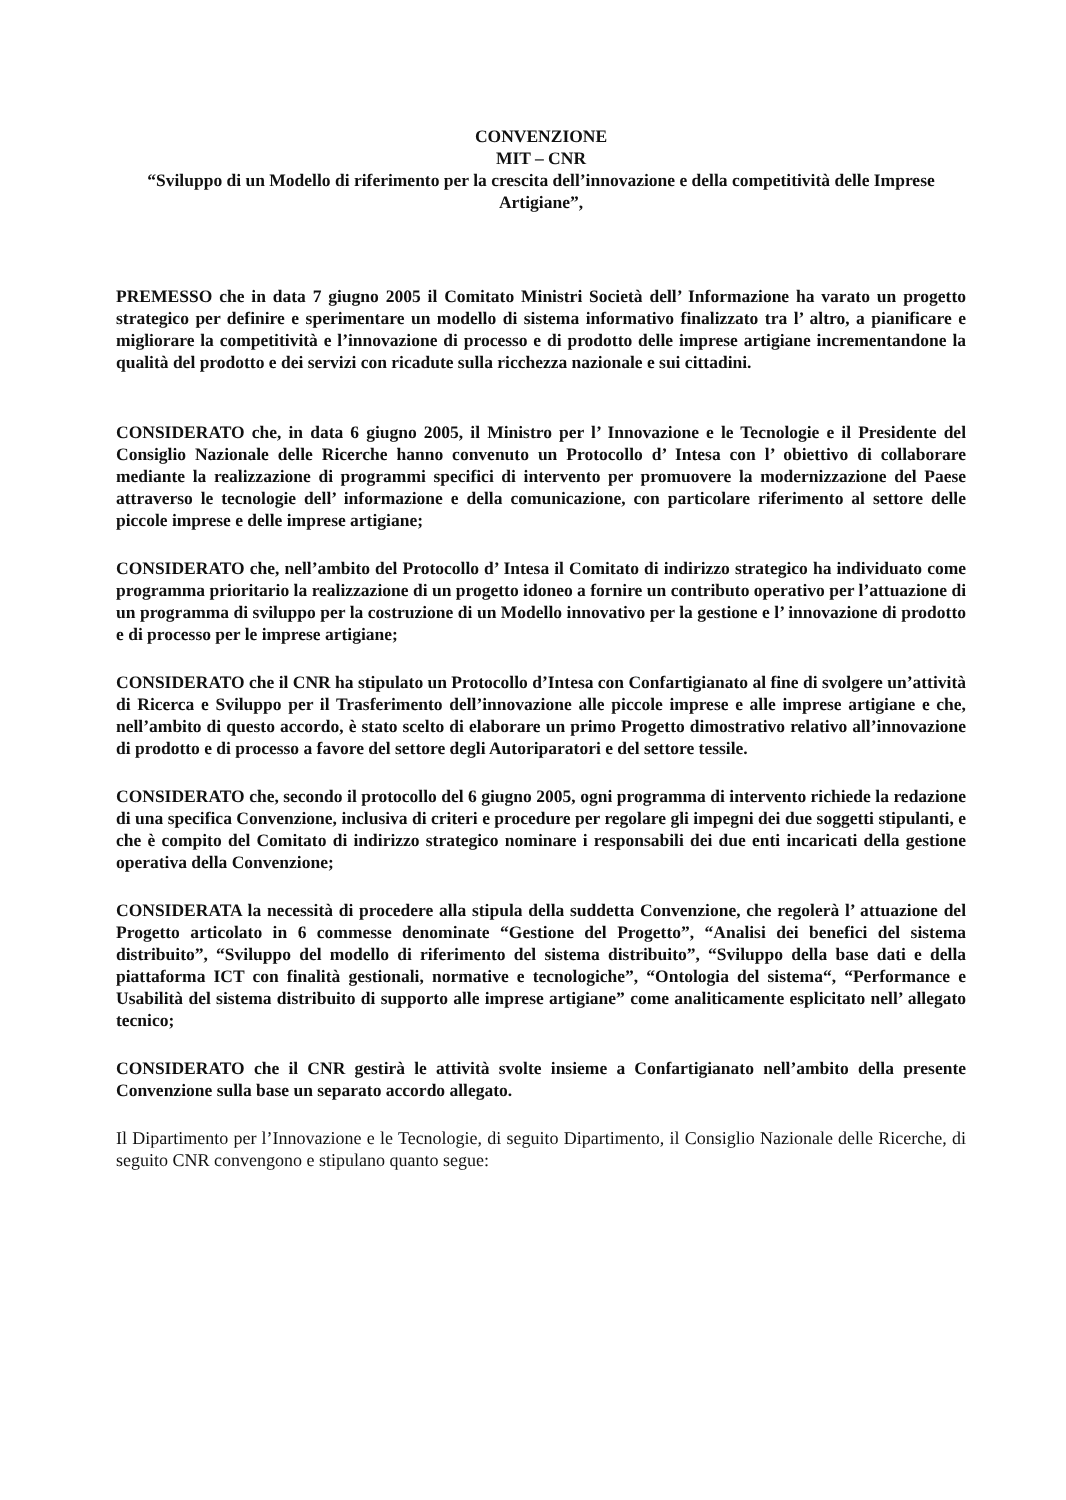CONVENZIONE
MIT – CNR
“Sviluppo di un Modello di riferimento per la crescita dell’innovazione e della competitività delle Imprese Artigiane”,
PREMESSO che in data 7 giugno 2005 il Comitato Ministri Società dell’ Informazione ha varato un progetto strategico per definire e sperimentare un modello di sistema informativo finalizzato tra l’ altro, a pianificare e migliorare la competitività e l’innovazione di processo e di prodotto delle imprese artigiane incrementandone la qualità del prodotto e dei servizi con ricadute sulla ricchezza nazionale e sui cittadini.
CONSIDERATO che, in data 6 giugno 2005, il Ministro per l’ Innovazione e le Tecnologie e il Presidente del Consiglio Nazionale delle Ricerche hanno convenuto un Protocollo d’ Intesa con l’ obiettivo di collaborare mediante la realizzazione di programmi specifici di intervento per promuovere la modernizzazione del Paese attraverso le tecnologie dell’ informazione e della comunicazione, con particolare riferimento al settore delle piccole imprese e delle imprese artigiane;
CONSIDERATO che, nell’ambito del Protocollo d’ Intesa il Comitato di indirizzo strategico ha individuato come programma prioritario la realizzazione di un progetto idoneo a fornire un contributo operativo per l’attuazione di un programma di sviluppo per la costruzione di un Modello innovativo per la gestione e l’ innovazione di prodotto e di processo per le imprese artigiane;
CONSIDERATO che il CNR ha stipulato un Protocollo d’Intesa con Confartigianato al fine di svolgere un’attività di Ricerca e Sviluppo per il Trasferimento dell’innovazione alle piccole imprese e alle imprese artigiane e che, nell’ambito di questo accordo, è stato scelto di elaborare un primo Progetto dimostrativo relativo all’innovazione di prodotto e di processo a favore del settore degli Autoriparatori e del settore tessile.
CONSIDERATO che, secondo il protocollo del 6 giugno 2005, ogni programma di intervento richiede la redazione di una specifica Convenzione, inclusiva di criteri e procedure per regolare gli impegni dei due soggetti stipulanti, e che è compito del Comitato di indirizzo strategico nominare i responsabili dei due enti incaricati della gestione operativa della Convenzione;
CONSIDERATA la necessità di procedere alla stipula della suddetta Convenzione, che regolerà l’ attuazione del Progetto articolato in 6 commesse denominate “Gestione del Progetto”, “Analisi dei benefici del sistema distribuito”, “Sviluppo del modello di riferimento del sistema distribuito”, “Sviluppo della base dati e della piattaforma ICT con finalità gestionali, normative e tecnologiche”, “Ontologia del sistema“, “Performance e Usabilità del sistema distribuito di supporto alle imprese artigiane” come analiticamente esplicitato nell’ allegato tecnico;
CONSIDERATO che il CNR gestirà le attività svolte insieme a Confartigianato nell’ambito della presente Convenzione sulla base un separato accordo allegato.
Il Dipartimento per l’Innovazione e le Tecnologie, di seguito Dipartimento, il Consiglio Nazionale delle Ricerche, di seguito CNR convengono e stipulano quanto segue: